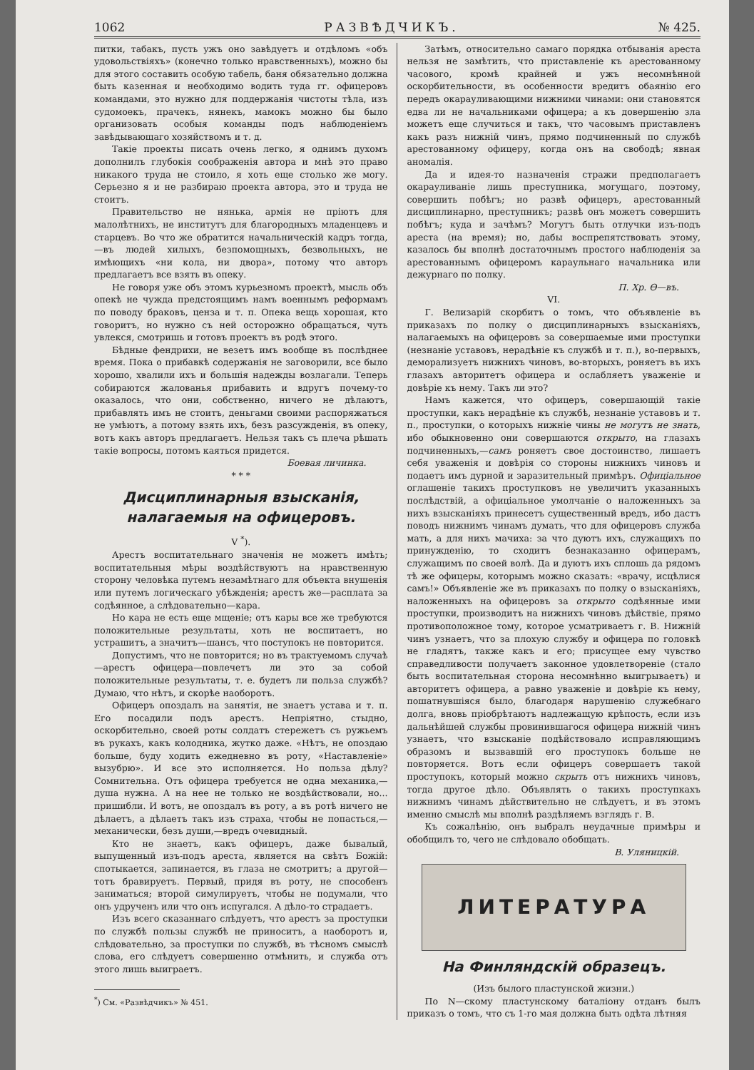1062 РАЗВѢДЧИКЪ. № 425.
питки, табакъ, пусть ужъ оно завѣдуетъ и отдѣломъ «объ удовольствіяхъ» (конечно только нравственныхъ), можно бы для этого составить особую табель, баня обязательно должна быть казенная и необходимо водить туда гг. офицеровъ командами, это нужно для поддержанія чистоты тѣла, изъ судомоекъ, прачекъ, нянекъ, мамокъ можно бы было организовать особыя команды подъ наблюденіемъ завѣдывающаго хозяйствомъ и т. д.
Такіе проекты писать очень легко, я однимъ духомъ дополнилъ глубокія соображенія автора и мнѣ это право никакого труда не стоило, я хоть еще столько же могу. Серьезно я и не разбираю проекта автора, это и труда не стоитъ.
Правительство не нянька, армія не пріютъ для малолѣтнихъ, не институтъ для благородныхъ младенцевъ и старцевъ. Во что же обратится начальническій кадръ тогда,—въ людей хилыхъ, безпомощныхъ, безвольныхъ, не имѣющихъ «ни кола, ни двора», потому что авторъ предлагаетъ все взять въ опеку.
Не говоря уже объ этомъ курьезномъ проектѣ, мысль объ опекѣ не чужда предстоящимъ намъ военнымъ реформамъ по поводу браковъ, ценза и т. п. Опека вещь хорошая, кто говоритъ, но нужно съ ней осторожно обращаться, чуть увлекся, смотришь и готовъ проектъ въ родѣ этого.
Бѣдные фендрихи, не везетъ имъ вообще въ послѣднее время. Пока о прибавкѣ содержанія не заговорили, все было хорошо, хвалили ихъ и большія надежды возлагали. Теперь собираются жалованья прибавить и вдругъ почему-то оказалось, что они, собственно, ничего не дѣлаютъ, прибавлять имъ не стоитъ, деньгами своими распоряжаться не умѣютъ, а потому взять ихъ, безъ разсужденія, въ опеку, вотъ какъ авторъ предлагаетъ. Нельзя такъ съ плеча рѣшать такіе вопросы, потомъ каяться придется.
Боевая личинка.
* * *
Дисциплинарныя взысканія, налагаемыя на офицеровъ.
V <sup>*</sup>).
Арестъ воспитательнаго значенія не можетъ имѣть; воспитательныя мѣры воздѣйствуютъ на нравственную сторону человѣка путемъ незамѣтнаго для объекта внушенія или путемъ логическаго убѣжденія; арестъ же—расплата за содѣянное, а слѣдовательно—кара.
Но кара не есть еще мщеніе; отъ кары все же требуются положительные результаты, хоть не воспитаетъ, но устрашитъ, а значитъ—шансъ, что поступокъ не повторится.
Допустимъ, что не повторится; но въ трактуемомъ случаѣ—арестъ офицера—повлечетъ ли это за собой положительные результаты, т. е. будетъ ли польза службѣ? Думаю, что нѣтъ, и скорѣе наоборотъ.
Офицеръ опоздалъ на занятія, не знаетъ устава и т. п. Его посадили подъ арестъ. Непріятно, стыдно, оскорбительно, своей роты солдатъ стережетъ съ ружьемъ въ рукахъ, какъ колодника, жутко даже. «Нѣтъ, не опоздаю больше, буду ходить ежедневно въ роту, «Наставленіе» вызубрю». И все это исполняется. Но польза дѣлу? Сомнительна. Отъ офицера требуется не одна механика,—душа нужна. А на нее не только не воздѣйствовали, но... пришибли. И вотъ, не опоздалъ въ роту, а въ ротѣ ничего не дѣлаетъ, а дѣлаетъ такъ изъ страха, чтобы не попасться,—механически, безъ души,—вредъ очевидный.
Кто не знаетъ, какъ офицеръ, даже бывалый, выпущенный изъ-подъ ареста, является на свѣтъ Божій: спотыкается, запинается, въ глаза не смотритъ; а другой—тотъ бравируетъ. Первый, придя въ роту, не способенъ заниматься; второй симулируетъ, чтобы не подумали, что онъ удрученъ или что онъ испугался. А дѣло-то страдаетъ.
Изъ всего сказаннаго слѣдуетъ, что арестъ за проступки по службѣ пользы службѣ не приноситъ, а наоборотъ и, слѣдовательно, за проступки по службѣ, въ тѣсномъ смыслѣ слова, его слѣдуетъ совершенно отмѣнить, и служба отъ этого лишь выиграетъ.
<sup>*</sup>) См. «Развѣдчикъ» № 451.
Затѣмъ, относительно самаго порядка отбыванія ареста нельзя не замѣтить, что приставленіе къ арестованному часового, кромѣ крайней и ужъ несомнѣнной оскорбительности, въ особенности вредитъ обаянію его передъ окарауливающими нижними чинами: они становятся едва ли не начальниками офицера; а къ довершенію зла можетъ еще случиться и такъ, что часовымъ приставленъ какъ разъ нижній чинъ, прямо подчиненный по службѣ арестованному офицеру, когда онъ на свободѣ; явная аномалія.
Да и идея-то назначенія стражи предполагаетъ окарауливаніе лишь преступника, могущаго, поэтому, совершить побѣгъ; но развѣ офицеръ, арестованный дисциплинарно, преступникъ; развѣ онъ можетъ совершить побѣгъ; куда и зачѣмъ? Могутъ быть отлучки изъ-подъ ареста (на время); но, дабы воспрепятствовать этому, казалось бы вполнѣ достаточнымъ простого наблюденія за арестованнымъ офицеромъ караульнаго начальника или дежурнаго по полку.
П. Хр. Ѳ—въ.
VI.
Г. Велизарій скорбитъ о томъ, что объявленіе въ приказахъ по полку о дисциплинарныхъ взысканіяхъ, налагаемыхъ на офицеровъ за совершаемые ими проступки (незнаніе уставовъ, нерадѣніе къ службѣ и т. п.), во-первыхъ, деморализуетъ нижнихъ чиновъ, во-вторыхъ, роняетъ въ ихъ глазахъ авторитетъ офицера и ослабляетъ уваженіе и довѣріе къ нему. Такъ ли это?
Намъ кажется, что офицеръ, совершающій такіе проступки, какъ нерадѣніе къ службѣ, незнаніе уставовъ и т. п., проступки, о которыхъ нижніе чины не могутъ не знать, ибо обыкновенно они совершаются открыто, на глазахъ подчиненныхъ,—самъ роняетъ свое достоинство, лишаетъ себя уваженія и довѣрія со стороны нижнихъ чиновъ и подаетъ имъ дурной и заразительный примѣръ. Офиціальное оглашеніе такихъ проступковъ не увеличитъ указанныхъ послѣдствій, а офиціальное умолчаніе о наложенныхъ за нихъ взысканіяхъ принесетъ существенный вредъ, ибо дастъ поводъ нижнимъ чинамъ думать, что для офицеровъ служба мать, а для нихъ мачиха: за что дуютъ ихъ, служащихъ по принужденію, то сходитъ безнаказанно офицерамъ, служащимъ по своей волѣ. Да и дуютъ ихъ сплошь да рядомъ тѣ же офицеры, которымъ можно сказать: «врачу, исцѣлися самъ!» Объявленіе же въ приказахъ по полку о взысканіяхъ, наложенныхъ на офицеровъ за открыто содѣянные ими проступки, производитъ на нижнихъ чиновъ дѣйствіе, прямо противоположное тому, которое усматриваетъ г. В. Нижній чинъ узнаетъ, что за плохую службу и офицера по головкѣ не гладятъ, также какъ и его; присущее ему чувство справедливости получаетъ законное удовлетвореніе (стало быть воспитательная сторона несомнѣнно выигрываетъ) и авторитетъ офицера, а равно уваженіе и довѣріе къ нему, пошатнувшіяся было, благодаря нарушенію служебнаго долга, вновь пріобрѣтаютъ надлежащую крѣпость, если изъ дальнѣйшей службы провинившагося офицера нижній чинъ узнаетъ, что взысканіе подѣйствовало исправляющимъ образомъ и вызвавшій его проступокъ больше не повторяется. Вотъ если офицеръ совершаетъ такой проступокъ, который можно скрыть отъ нижнихъ чиновъ, тогда другое дѣло. Объявлять о такихъ проступкахъ нижнимъ чинамъ дѣйствительно не слѣдуетъ, и въ этомъ именно смыслѣ мы вполнѣ раздѣляемъ взглядъ г. В.
Къ сожалѣнію, онъ выбралъ неудачные примѣры и обобщилъ то, чего не слѣдовало обобщать.
В. Уляницкій.
ЛИТЕРАТУРА
На Финляндскій образецъ.
(Изъ былого пластунской жизни.)
По N—скому пластунскому баталіону отданъ былъ приказъ о томъ, что съ 1-го мая должна быть одѣта лѣтняя